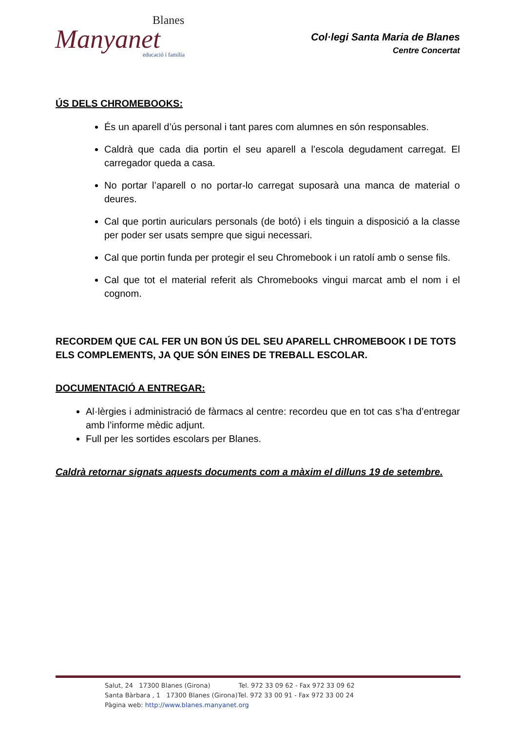Blanes
Manyanet
educació i família
Col·legi Santa Maria de Blanes
Centre Concertat
ÚS DELS CHROMEBOOKS:
És un aparell d’ús personal i tant pares com alumnes en són responsables.
Caldrà que cada dia portin el seu aparell a l’escola degudament carregat. El carregador queda a casa.
No portar l’aparell o no portar-lo carregat suposarà una manca de material o deures.
Cal que portin auriculars personals (de botó) i els tinguin a disposició a la classe per poder ser usats sempre que sigui necessari.
Cal que portin funda per protegir el seu Chromebook i un ratolí amb o sense fils.
Cal que tot el material referit als Chromebooks vingui marcat amb el nom i el cognom.
RECORDEM QUE CAL FER UN BON ÚS DEL SEU APARELL CHROMEBOOK I DE TOTS ELS COMPLEMENTS, JA QUE SÓN EINES DE TREBALL ESCOLAR.
DOCUMENTACIÓ A ENTREGAR:
Al·lèrgies i administració de fàrmacs al centre: recordeu que en tot cas s’ha d’entregar amb l’informe mèdic adjunt.
Full per les sortides escolars per Blanes.
Caldrà retornar signats aquests documents com a màxim el dilluns 19 de setembre.
Salut, 24 17300 Blanes (Girona) Tel. 972 33 09 62 - Fax 972 33 09 62
Santa Bàrbara , 1 17300 Blanes (Girona)Tel. 972 33 00 91 - Fax 972 33 00 24
Pàgina web: http://www.blanes.manyanet.org